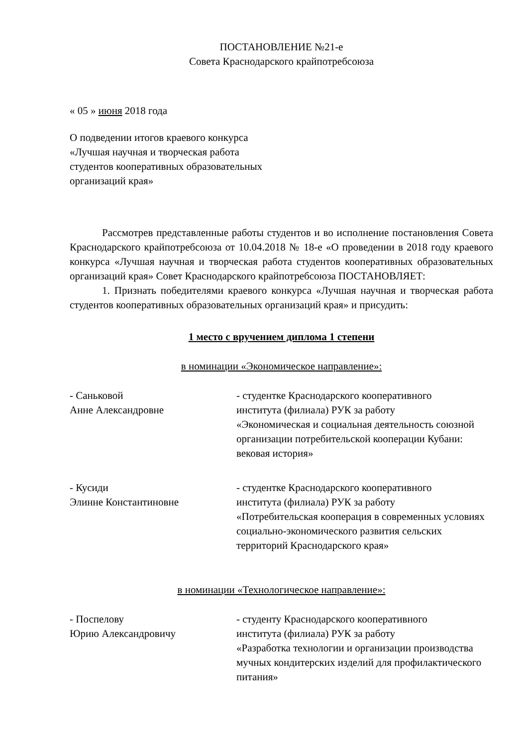ПОСТАНОВЛЕНИЕ №21-е
Совета Краснодарского крайпотребсоюза
« 05 » июня 2018 года
О подведении итогов краевого конкурса
«Лучшая научная и творческая работа
студентов кооперативных образовательных
организаций края»
Рассмотрев представленные работы студентов и во исполнение постановления Совета Краснодарского крайпотребсоюза от 10.04.2018 № 18-е «О проведении в 2018 году краевого конкурса «Лучшая научная и творческая работа студентов кооперативных образовательных организаций края» Совет Краснодарского крайпотребсоюза ПОСТАНОВЛЯЕТ:
1. Признать победителями краевого конкурса «Лучшая научная и творческая работа студентов кооперативных образовательных организаций края» и присудить:
1 место с вручением диплома 1 степени
в номинации «Экономическое направление»:
- Саньковой
Анне Александровне
- студентке Краснодарского кооперативного
института (филиала) РУК за работу
«Экономическая и социальная деятельность союзной организации потребительской кооперации Кубани: вековая история»
- Кусиди
Элинне Константиновне
- студентке Краснодарского кооперативного
института (филиала) РУК за работу
«Потребительская кооперация в современных условиях социально-экономического развития сельских территорий Краснодарского края»
в номинации «Технологическое направление»:
- Поспелову
Юрию Александровичу
- студенту Краснодарского кооперативного
института (филиала) РУК за работу
«Разработка технологии и организации производства мучных кондитерских изделий для профилактического питания»